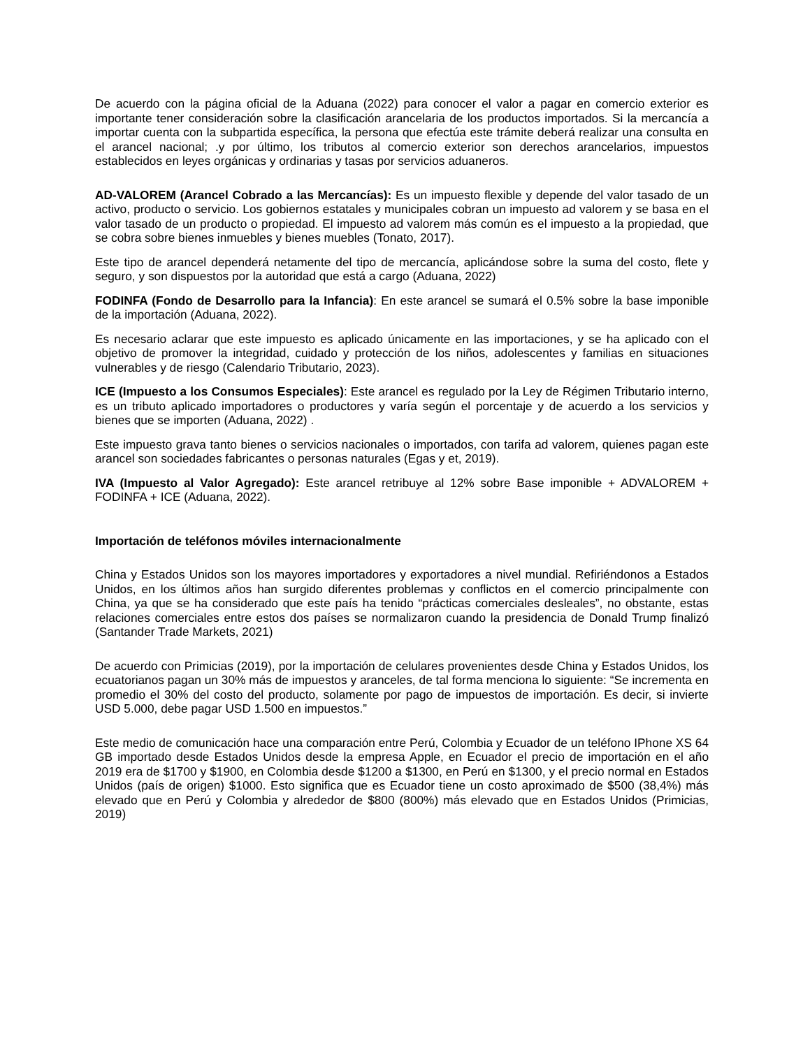De acuerdo con la página oficial de la Aduana (2022) para conocer el valor a pagar en comercio exterior es importante tener consideración sobre la clasificación arancelaria de los productos importados. Si la mercancía a importar cuenta con la subpartida específica, la persona que efectúa este trámite deberá realizar una consulta en el arancel nacional; .y por último, los tributos al comercio exterior son derechos arancelarios, impuestos establecidos en leyes orgánicas y ordinarias y tasas por servicios aduaneros.
AD-VALOREM (Arancel Cobrado a las Mercancías): Es un impuesto flexible y depende del valor tasado de un activo, producto o servicio. Los gobiernos estatales y municipales cobran un impuesto ad valorem y se basa en el valor tasado de un producto o propiedad. El impuesto ad valorem más común es el impuesto a la propiedad, que se cobra sobre bienes inmuebles y bienes muebles (Tonato, 2017).
Este tipo de arancel dependerá netamente del tipo de mercancía, aplicándose sobre la suma del costo, flete y seguro, y son dispuestos por la autoridad que está a cargo (Aduana, 2022)
FODINFA (Fondo de Desarrollo para la Infancia): En este arancel se sumará el 0.5% sobre la base imponible de la importación (Aduana, 2022).
Es necesario aclarar que este impuesto es aplicado únicamente en las importaciones, y se ha aplicado con el objetivo de promover la integridad, cuidado y protección de los niños, adolescentes y familias en situaciones vulnerables y de riesgo (Calendario Tributario, 2023).
ICE (Impuesto a los Consumos Especiales): Este arancel es regulado por la Ley de Régimen Tributario interno, es un tributo aplicado importadores o productores y varía según el porcentaje y de acuerdo a los servicios y bienes que se importen (Aduana, 2022) .
Este impuesto grava tanto bienes o servicios nacionales o importados, con tarifa ad valorem, quienes pagan este arancel son sociedades fabricantes o personas naturales (Egas y et, 2019).
IVA (Impuesto al Valor Agregado): Este arancel retribuye al 12% sobre Base imponible + ADVALOREM + FODINFA + ICE (Aduana, 2022).
Importación de teléfonos móviles internacionalmente
China y Estados Unidos son los mayores importadores y exportadores a nivel mundial. Refiriéndonos a Estados Unidos, en los últimos años han surgido diferentes problemas y conflictos en el comercio principalmente con China, ya que se ha considerado que este país ha tenido “prácticas comerciales desleales”, no obstante, estas relaciones comerciales entre estos dos países se normalizaron cuando la presidencia de Donald Trump finalizó (Santander Trade Markets, 2021)
De acuerdo con Primicias (2019), por la importación de celulares provenientes desde China y Estados Unidos, los ecuatorianos pagan un 30% más de impuestos y aranceles, de tal forma menciona lo siguiente: “Se incrementa en promedio el 30% del costo del producto, solamente por pago de impuestos de importación. Es decir, si invierte USD 5.000, debe pagar USD 1.500 en impuestos.”
Este medio de comunicación hace una comparación entre Perú, Colombia y Ecuador de un teléfono IPhone XS 64 GB importado desde Estados Unidos desde la empresa Apple, en Ecuador el precio de importación en el año 2019 era de $1700 y $1900, en Colombia desde $1200 a $1300, en Perú en $1300, y el precio normal en Estados Unidos (país de origen) $1000. Esto significa que es Ecuador tiene un costo aproximado de $500 (38,4%) más elevado que en Perú y Colombia y alrededor de $800 (800%) más elevado que en Estados Unidos (Primicias, 2019)